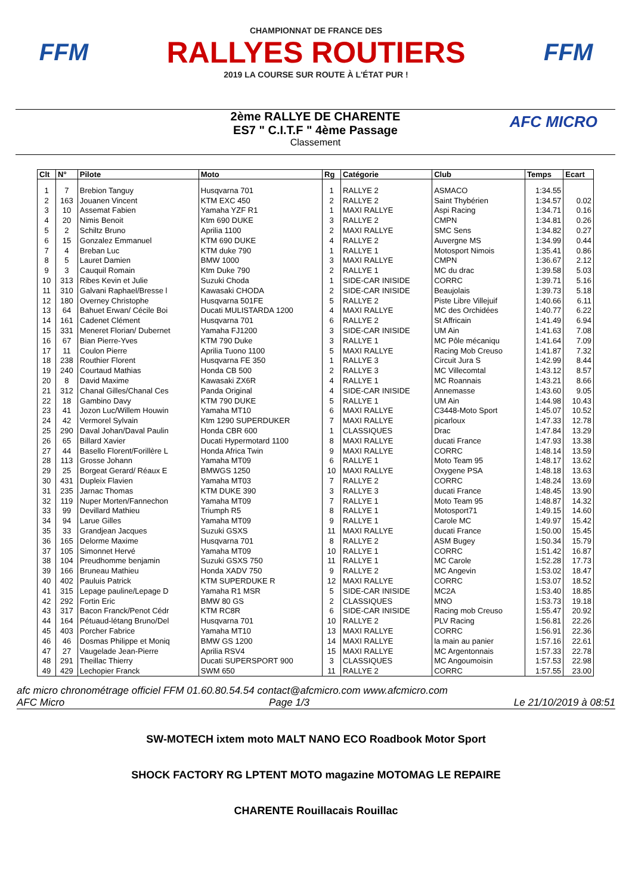FFM
CHAMPIONNAT DE FRANCE DES
RALLYES ROUTIERS
2019 LA COURSE SUR ROUTE À L'ÉTAT PUR !
FFM
2ème RALLYE DE CHARENTE
ES7 " C.I.T.F " 4ème Passage
Classement
AFC MICRO
| Clt | N° | Pilote | Moto | Rg | Catégorie | Club | Temps | Ecart |
| --- | --- | --- | --- | --- | --- | --- | --- | --- |
| 1 | 7 | Brebion Tanguy | Husqvarna 701 | 1 | RALLYE 2 | ASMACO | 1:34.55 | |
| 2 | 163 | Jouanen Vincent | KTM EXC 450 | 2 | RALLYE 2 | Saint Thybérien | 1:34.57 | 0.02 |
| 3 | 10 | Assemat Fabien | Yamaha YZF R1 | 1 | MAXI RALLYE | Aspi Racing | 1:34.71 | 0.16 |
| 4 | 20 | Nimis Benoit | Ktm 690 DUKE | 3 | RALLYE 2 | CMPN | 1:34.81 | 0.26 |
| 5 | 2 | Schiltz Bruno | Aprilia 1100 | 2 | MAXI RALLYE | SMC Sens | 1:34.82 | 0.27 |
| 6 | 15 | Gonzalez Emmanuel | KTM 690 DUKE | 4 | RALLYE 2 | Auvergne MS | 1:34.99 | 0.44 |
| 7 | 4 | Breban Luc | KTM duke 790 | 1 | RALLYE 1 | Motosport Nimois | 1:35.41 | 0.86 |
| 8 | 5 | Lauret Damien | BMW 1000 | 3 | MAXI RALLYE | CMPN | 1:36.67 | 2.12 |
| 9 | 3 | Cauquil Romain | Ktm Duke 790 | 2 | RALLYE 1 | MC du drac | 1:39.58 | 5.03 |
| 10 | 313 | Ribes Kevin et Julie | Suzuki Choda | 1 | SIDE-CAR INISIDE | CORRC | 1:39.71 | 5.16 |
| 11 | 310 | Galvani Raphael/Bresse l | Kawasaki CHODA | 2 | SIDE-CAR INISIDE | Beaujolais | 1:39.73 | 5.18 |
| 12 | 180 | Overney Christophe | Husqvarna 501FE | 5 | RALLYE 2 | Piste Libre Villejuif | 1:40.66 | 6.11 |
| 13 | 64 | Bahuet Erwan/ Cécile Boi | Ducati MULISTARDA 1200 | 4 | MAXI RALLYE | MC des Orchidées | 1:40.77 | 6.22 |
| 14 | 161 | Cadenet Clément | Husqvarna 701 | 6 | RALLYE 2 | St Affricain | 1:41.49 | 6.94 |
| 15 | 331 | Meneret Florian/ Dubernet | Yamaha FJ1200 | 3 | SIDE-CAR INISIDE | UM Ain | 1:41.63 | 7.08 |
| 16 | 67 | Bian Pierre-Yves | KTM 790 Duke | 3 | RALLYE 1 | MC Pôle mécaniqu | 1:41.64 | 7.09 |
| 17 | 11 | Coulon Pierre | Aprilia Tuono 1100 | 5 | MAXI RALLYE | Racing Mob Creuso | 1:41.87 | 7.32 |
| 18 | 238 | Routhier Florent | Husqvarna FE 350 | 1 | RALLYE 3 | Circuit Jura S | 1:42.99 | 8.44 |
| 19 | 240 | Courtaud Mathias | Honda CB 500 | 2 | RALLYE 3 | MC Villecomtal | 1:43.12 | 8.57 |
| 20 | 8 | David Maxime | Kawasaki ZX6R | 4 | RALLYE 1 | MC Roannais | 1:43.21 | 8.66 |
| 21 | 312 | Chanal Gilles/Chanal Ces | Panda Original | 4 | SIDE-CAR INISIDE | Annemasse | 1:43.60 | 9.05 |
| 22 | 18 | Gambino Davy | KTM 790 DUKE | 5 | RALLYE 1 | UM Ain | 1:44.98 | 10.43 |
| 23 | 41 | Jozon Luc/Willem Houwin | Yamaha MT10 | 6 | MAXI RALLYE | C3448-Moto Sport | 1:45.07 | 10.52 |
| 24 | 42 | Vermorel Sylvain | Ktm 1290 SUPERDUKER | 7 | MAXI RALLYE | picarloux | 1:47.33 | 12.78 |
| 25 | 290 | Daval Johan/Daval Paulin | Honda CBR 600 | 1 | CLASSIQUES | Drac | 1:47.84 | 13.29 |
| 26 | 65 | Billard Xavier | Ducati Hypermotard 1100 | 8 | MAXI RALLYE | ducati France | 1:47.93 | 13.38 |
| 27 | 44 | Basello Florent/Forillère L | Honda Africa Twin | 9 | MAXI RALLYE | CORRC | 1:48.14 | 13.59 |
| 28 | 113 | Grosse Johann | Yamaha MT09 | 6 | RALLYE 1 | Moto Team 95 | 1:48.17 | 13.62 |
| 29 | 25 | Borgeat Gerard/ Réaux E | BMWGS 1250 | 10 | MAXI RALLYE | Oxygene PSA | 1:48.18 | 13.63 |
| 30 | 431 | Dupleix Flavien | Yamaha MT03 | 7 | RALLYE 2 | CORRC | 1:48.24 | 13.69 |
| 31 | 235 | Jarnac Thomas | KTM DUKE 390 | 3 | RALLYE 3 | ducati France | 1:48.45 | 13.90 |
| 32 | 119 | Nuper Morten/Fannechon | Yamaha MT09 | 7 | RALLYE 1 | Moto Team 95 | 1:48.87 | 14.32 |
| 33 | 99 | Devillard Mathieu | Triumph R5 | 8 | RALLYE 1 | Motosport71 | 1:49.15 | 14.60 |
| 34 | 94 | Larue Gilles | Yamaha MT09 | 9 | RALLYE 1 | Carole MC | 1:49.97 | 15.42 |
| 35 | 33 | Grandjean Jacques | Suzuki GSXS | 11 | MAXI RALLYE | ducati France | 1:50.00 | 15.45 |
| 36 | 165 | Delorme Maxime | Husqvarna 701 | 8 | RALLYE 2 | ASM Bugey | 1:50.34 | 15.79 |
| 37 | 105 | Simonnet Hervé | Yamaha MT09 | 10 | RALLYE 1 | CORRC | 1:51.42 | 16.87 |
| 38 | 104 | Preudhomme benjamin | Suzuki GSXS 750 | 11 | RALLYE 1 | MC Carole | 1:52.28 | 17.73 |
| 39 | 166 | Bruneau Mathieu | Honda XADV 750 | 9 | RALLYE 2 | MC Angevin | 1:53.02 | 18.47 |
| 40 | 402 | Pauluis Patrick | KTM SUPERDUKE R | 12 | MAXI RALLYE | CORRC | 1:53.07 | 18.52 |
| 41 | 315 | Lepage pauline/Lepage D | Yamaha R1 MSR | 5 | SIDE-CAR INISIDE | MC2A | 1:53.40 | 18.85 |
| 42 | 292 | Fortin Eric | BMW 80 GS | 2 | CLASSIQUES | MNO | 1:53.73 | 19.18 |
| 43 | 317 | Bacon Franck/Penot Cédr | KTM RC8R | 6 | SIDE-CAR INISIDE | Racing mob Creuso | 1:55.47 | 20.92 |
| 44 | 164 | Pétuaud-létang Bruno/Del | Husqvarna 701 | 10 | RALLYE 2 | PLV Racing | 1:56.81 | 22.26 |
| 45 | 403 | Porcher Fabrice | Yamaha MT10 | 13 | MAXI RALLYE | CORRC | 1:56.91 | 22.36 |
| 46 | 46 | Dosmas Philippe et Moniq | BMW GS 1200 | 14 | MAXI RALLYE | la main au panier | 1:57.16 | 22.61 |
| 47 | 27 | Vaugelade Jean-Pierre | Aprilia RSV4 | 15 | MAXI RALLYE | MC Argentonnais | 1:57.33 | 22.78 |
| 48 | 291 | Theillac Thierry | Ducati SUPERSPORT 900 | 3 | CLASSIQUES | MC Angoumoisin | 1:57.53 | 22.98 |
| 49 | 429 | Lechopier Franck | SWM 650 | 11 | RALLYE 2 | CORRC | 1:57.55 | 23.00 |
afc micro chronométrage officiel FFM 01.60.80.54.54 contact@afcmicro.com www.afcmicro.com
AFC Micro Page 1/3 Le 21/10/2019 à 08:51
SW-MOTECH ixtem moto MALT NANO ECO Roadbook Motor Sport
SHOCK FACTORY RG LPTENT MOTO magazine MOTOMAG LE REPAIRE
CHARENTE Rouillacais Rouillac